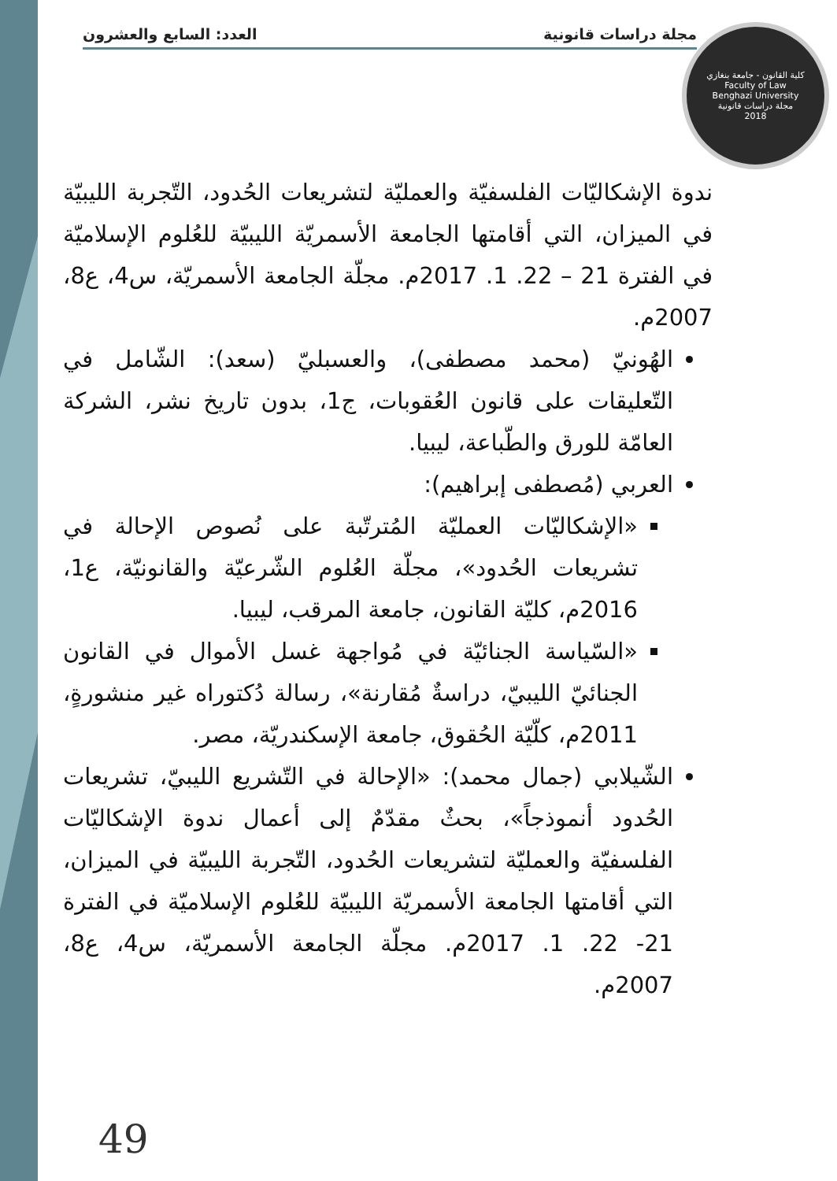مجلة دراسات قانونية العدد: السابع والعشرون
كلية القانون - جامعة بنغازي
Faculty of Law
Benghazi University
مجلة دراسات قانونية
2018
ندوة الإشكاليّات الفلسفيّة والعمليّة لتشريعات الحُدود، التّجربة الليبيّة في الميزان، التي أقامتها الجامعة الأسمريّة الليبيّة للعُلوم الإسلاميّة في الفترة 21 – 22. 1. 2017م. مجلّة الجامعة الأسمريّة، س4، ع8، 2007م.
الهُونيّ (محمد مصطفى)، والعسبليّ (سعد): الشّامل في التّعليقات على قانون العُقوبات، ج1، بدون تاريخ نشر، الشركة العامّة للورق والطّباعة، ليبيا.
العربي (مُصطفى إبراهيم):
«الإشكاليّات العمليّة المُترتّبة على نُصوص الإحالة في تشريعات الحُدود»، مجلّة العُلوم الشّرعيّة والقانونيّة، ع1، 2016م، كليّة القانون، جامعة المرقب، ليبيا.
«السّياسة الجنائيّة في مُواجهة غسل الأموال في القانون الجنائيّ الليبيّ، دراسةٌ مُقارنة»، رسالة دُكتوراه غير منشورةٍ، 2011م، كلّيّة الحُقوق، جامعة الإسكندريّة، مصر.
الشّيلابي (جمال محمد): «الإحالة في التّشريع الليبيّ، تشريعات الحُدود أنموذجاً»، بحثٌ مقدّمٌ إلى أعمال ندوة الإشكاليّات الفلسفيّة والعمليّة لتشريعات الحُدود، التّجربة الليبيّة في الميزان، التي أقامتها الجامعة الأسمريّة الليبيّة للعُلوم الإسلاميّة في الفترة 21- 22. 1. 2017م. مجلّة الجامعة الأسمريّة، س4، ع8، 2007م.
49